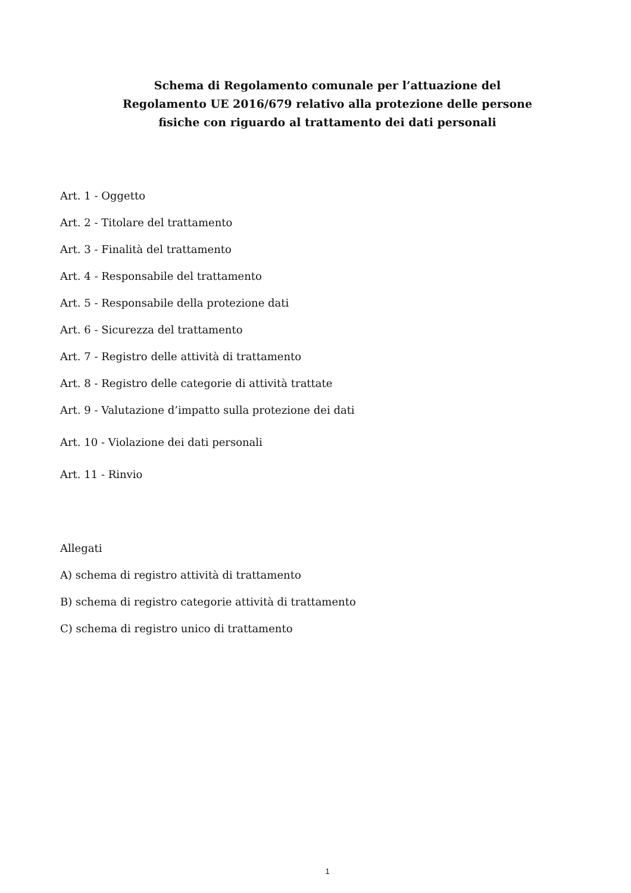Schema di Regolamento comunale per l’attuazione del
Regolamento UE 2016/679 relativo alla protezione delle persone
fisiche con riguardo al trattamento dei dati personali
Art. 1 - Oggetto
Art. 2 - Titolare del trattamento
Art. 3 - Finalità del trattamento
Art. 4 - Responsabile del trattamento
Art. 5 - Responsabile della protezione dati
Art. 6 - Sicurezza del trattamento
Art. 7 - Registro delle attività di trattamento
Art. 8 - Registro delle categorie di attività trattate
Art. 9 - Valutazione d’impatto sulla protezione dei dati
Art. 10 - Violazione dei dati personali
Art. 11 - Rinvio
Allegati
A) schema di registro attività di trattamento
B) schema di registro categorie attività di trattamento
C) schema di registro unico di trattamento
1